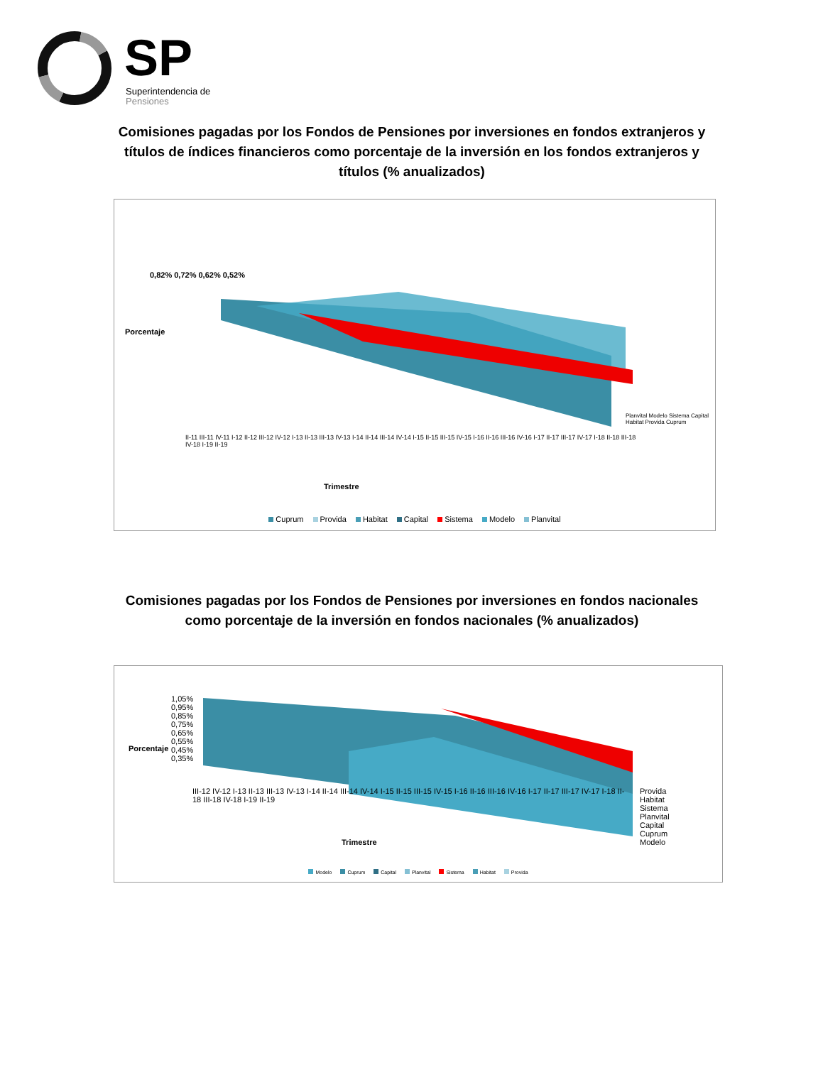SP
Superintendencia de
Pensiones
Comisiones pagadas por los Fondos de Pensiones por inversiones en fondos extranjeros y títulos de índices financieros como porcentaje de la inversión en los fondos extranjeros y títulos (% anualizados)
0,82% 0,72% 0,62% 0,52%
Porcentaje
II-11 III-11 IV-11 I-12 II-12 III-12 IV-12 I-13 II-13 III-13 IV-13 I-14 II-14 III-14 IV-14 I-15 II-15 III-15 IV-15 I-16 II-16 III-16 IV-16 I-17 II-17 III-17 IV-17 I-18 II-18 III-18 IV-18 I-19 II-19
Planvital Modelo Sistema Capital Habitat Provida Cuprum
Trimestre
Cuprum Provida Habitat Capital Sistema Modelo Planvital
Comisiones pagadas por los Fondos de Pensiones por inversiones en fondos nacionales como porcentaje de la inversión en fondos nacionales (% anualizados)
1,05% 0,95% 0,85% 0,75% 0,65% 0,55% 0,45% 0,35%
Porcentaje
III-12 IV-12 I-13 II-13 III-13 IV-13 I-14 II-14 III-14 IV-14 I-15 II-15 III-15 IV-15 I-16 II-16 III-16 IV-16 I-17 II-17 III-17 IV-17 I-18 II-18 III-18 IV-18 I-19 II-19
Provida Habitat Sistema Planvital Capital Cuprum Modelo
Trimestre
Modelo Cuprum Capital Planvital Sistema Habitat Provida